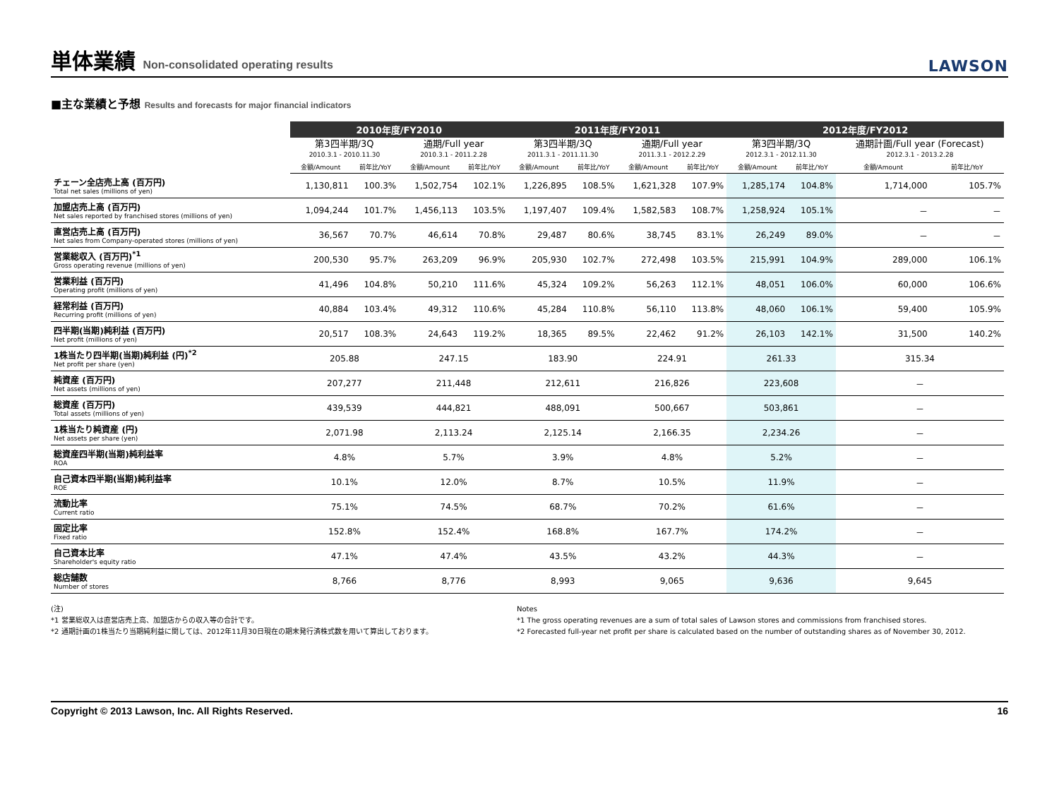単体業績 Non-consolidated operating results
LAWSON
■主な業績と予想 Results and forecasts for major financial indicators
| | 2010年度/FY2010 | | | | 2011年度/FY2011 | | | | 2012年度/FY2012 | | | |
| --- | --- | --- | --- | --- | --- | --- | --- | --- | --- | --- | --- | --- |
| | 第3四半期/3Q 2010.3.1 - 2010.11.30 | | 通期/Full year 2010.3.1 - 2011.2.28 | | 第3四半期/3Q 2011.3.1 - 2011.11.30 | | 通期/Full year 2011.3.1 - 2012.2.29 | | 第3四半期/3Q 2012.3.1 - 2012.11.30 | | 通期計画/Full year (Forecast) 2012.3.1 - 2013.2.28 | |
| | 金額/Amount | 前年比/YoY | 金額/Amount | 前年比/YoY | 金額/Amount | 前年比/YoY | 金額/Amount | 前年比/YoY | 金額/Amount | 前年比/YoY | 金額/Amount | 前年比/YoY |
| チェーン全店売上高 (百万円) Total net sales (millions of yen) | 1,130,811 | 100.3% | 1,502,754 | 102.1% | 1,226,895 | 108.5% | 1,621,328 | 107.9% | 1,285,174 | 104.8% | 1,714,000 | 105.7% |
| 加盟店売上高 (百万円) Net sales reported by franchised stores (millions of yen) | 1,094,244 | 101.7% | 1,456,113 | 103.5% | 1,197,407 | 109.4% | 1,582,583 | 108.7% | 1,258,924 | 105.1% | － | － |
| 直営店売上高 (百万円) Net sales from Company-operated stores (millions of yen) | 36,567 | 70.7% | 46,614 | 70.8% | 29,487 | 80.6% | 38,745 | 83.1% | 26,249 | 89.0% | － | － |
| 営業総収入 (百万円)<sup>*1</sup> Gross operating revenue (millions of yen) | 200,530 | 95.7% | 263,209 | 96.9% | 205,930 | 102.7% | 272,498 | 103.5% | 215,991 | 104.9% | 289,000 | 106.1% |
| 営業利益 (百万円) Operating profit (millions of yen) | 41,496 | 104.8% | 50,210 | 111.6% | 45,324 | 109.2% | 56,263 | 112.1% | 48,051 | 106.0% | 60,000 | 106.6% |
| 経常利益 (百万円) Recurring profit (millions of yen) | 40,884 | 103.4% | 49,312 | 110.6% | 45,284 | 110.8% | 56,110 | 113.8% | 48,060 | 106.1% | 59,400 | 105.9% |
| 四半期(当期)純利益 (百万円) Net profit (millions of yen) | 20,517 | 108.3% | 24,643 | 119.2% | 18,365 | 89.5% | 22,462 | 91.2% | 26,103 | 142.1% | 31,500 | 140.2% |
| 1株当たり四半期(当期)純利益 (円)<sup>*2</sup> Net profit per share (yen) | 205.88 | | 247.15 | | 183.90 | | 224.91 | | 261.33 | | 315.34 | |
| 純資産 (百万円) Net assets (millions of yen) | 207,277 | | 211,448 | | 212,611 | | 216,826 | | 223,608 | | － | |
| 総資産 (百万円) Total assets (millions of yen) | 439,539 | | 444,821 | | 488,091 | | 500,667 | | 503,861 | | － | |
| 1株当たり純資産 (円) Net assets per share (yen) | 2,071.98 | | 2,113.24 | | 2,125.14 | | 2,166.35 | | 2,234.26 | | － | |
| 総資産四半期(当期)純利益率 ROA | 4.8% | | 5.7% | | 3.9% | | 4.8% | | 5.2% | | － | |
| 自己資本四半期(当期)純利益率 ROE | 10.1% | | 12.0% | | 8.7% | | 10.5% | | 11.9% | | － | |
| 流動比率 Current ratio | 75.1% | | 74.5% | | 68.7% | | 70.2% | | 61.6% | | － | |
| 固定比率 Fixed ratio | 152.8% | | 152.4% | | 168.8% | | 167.7% | | 174.2% | | － | |
| 自己資本比率 Shareholder's equity ratio | 47.1% | | 47.4% | | 43.5% | | 43.2% | | 44.3% | | － | |
| 総店舗数 Number of stores | 8,766 | | 8,776 | | 8,993 | | 9,065 | | 9,636 | | 9,645 | |
(注)
*1 営業総収入は直営店売上高、加盟店からの収入等の合計です。
*2 通期計画の1株当たり当期純利益に関しては、2012年11月30日現在の期末発行済株式数を用いて算出しております。
Notes
*1 The gross operating revenues are a sum of total sales of Lawson stores and commissions from franchised stores.
*2 Forecasted full-year net profit per share is calculated based on the number of outstanding shares as of November 30, 2012.
Copyright © 2013 Lawson, Inc. All Rights Reserved. 16